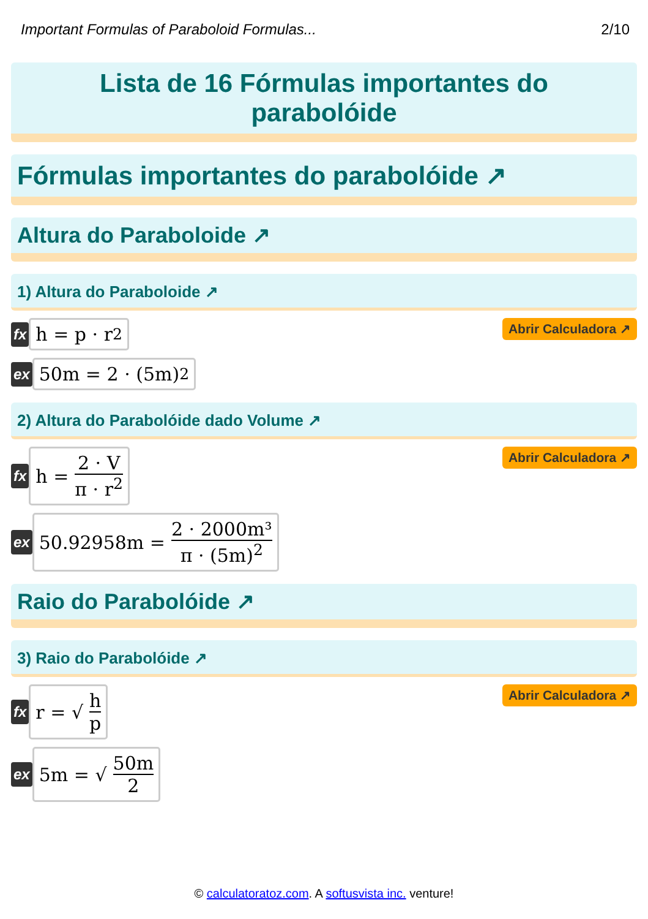Important Formulas of Paraboloid Formulas... 2/10
Lista de 16 Fórmulas importantes do parabolóide
Fórmulas importantes do parabolóide ↗
Altura do Paraboloide ↗
1) Altura do Paraboloide ↗
fx
h = p · r<sup>2</sup>
Abrir Calculadora ↗
ex
50m = 2 · (5m)<sup>2</sup>
2) Altura do Parabolóide dado Volume ↗
fx
h = 2 · V π · r<sup>2</sup>
Abrir Calculadora ↗
ex
50.92958m = 2 · 2000m³ π · (5m)<sup>2</sup>
Raio do Parabolóide ↗
3) Raio do Parabolóide ↗
fx
r = √ h p
Abrir Calculadora ↗
ex
5m = √ 50m 2
© calculatoratoz.com. A softusvista inc. venture!